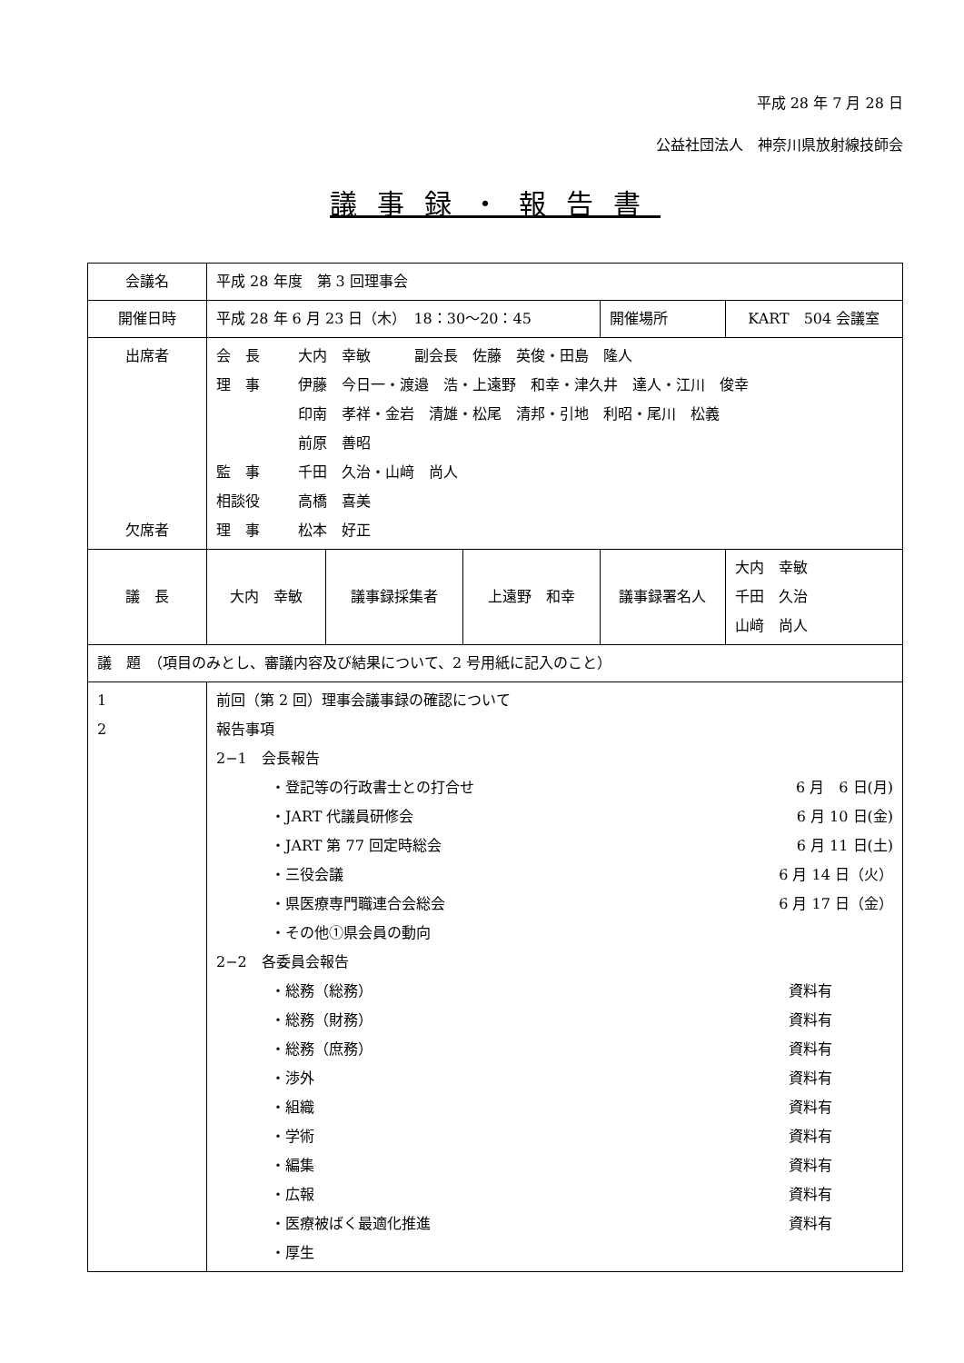平成 28 年 7 月 28 日
公益社団法人　神奈川県放射線技師会
議事録・報告書
| 会議名 | 平成 28 年度 第 3 回理事会 | | | | |
| 開催日時 | 平成 28 年 6 月 23 日（木） 18：30〜20：45 | | | 開催場所 | KART 504 会議室 |
| 出席者 欠席者 | 会 長 大内 幸敏 副会長 佐藤 英俊・田島 隆人 理 事 伊藤 今日一・渡邉 浩・上遠野 和幸・津久井 達人・江川 俊幸 印南 孝祥・金岩 清雄・松尾 清邦・引地 利昭・尾川 松義 前原 善昭 監 事 千田 久治・山﨑 尚人 相談役 高橋 喜美 理 事 松本 好正 | | | | |
| 議 長 | 大内 幸敏 | 議事録採集者 | 上遠野 和幸 | 議事録署名人 | 大内 幸敏 千田 久治 山﨑 尚人 |
| 議 題 （項目のみとし、審議内容及び結果について、2 号用紙に記入のこと） | | | | | |
| 1 2 | 前回（第 2 回）理事会議事録の確認について 報告事項 2−1 会長報告 ・登記等の行政書士との打合せ 6 月 6 日(月) ・JART 代議員研修会 6 月 10 日(金) ・JART 第 77 回定時総会 6 月 11 日(土) ・三役会議 6 月 14 日（火） ・県医療専門職連合会総会 6 月 17 日（金） ・その他①県会員の動向 2−2 各委員会報告 ・総務（総務） 資料有 ・総務（財務） 資料有 ・総務（庶務） 資料有 ・渉外 資料有 ・組織 資料有 ・学術 資料有 ・編集 資料有 ・広報 資料有 ・医療被ばく最適化推進 資料有 ・厚生 | | | | |